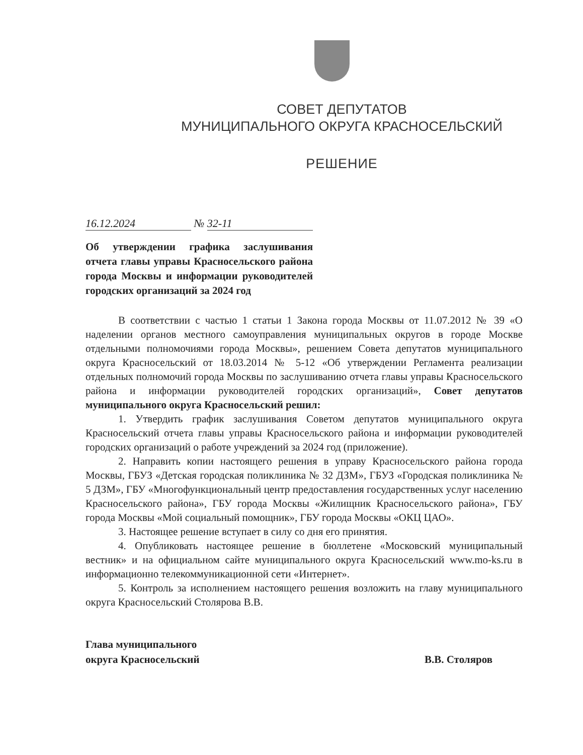СОВЕТ ДЕПУТАТОВ
МУНИЦИПАЛЬНОГО ОКРУГА КРАСНОСЕЛЬСКИЙ
РЕШЕНИЕ
16.12.2024 № 32-11
Об утверждении графика заслушивания отчета главы управы Красносельского района города Москвы и информации руководителей городских организаций за 2024 год
В соответствии с частью 1 статьи 1 Закона города Москвы от 11.07.2012 № 39 «О наделении органов местного самоуправления муниципальных округов в городе Москве отдельными полномочиями города Москвы», решением Совета депутатов муниципального округа Красносельский от 18.03.2014 № 5-12 «Об утверждении Регламента реализации отдельных полномочий города Москвы по заслушиванию отчета главы управы Красносельского района и информации руководителей городских организаций», Совет депутатов муниципального округа Красносельский решил:
1. Утвердить график заслушивания Советом депутатов муниципального округа Красносельский отчета главы управы Красносельского района и информации руководителей городских организаций о работе учреждений за 2024 год (приложение).
2. Направить копии настоящего решения в управу Красносельского района города Москвы, ГБУЗ «Детская городская поликлиника № 32 ДЗМ», ГБУЗ «Городская поликлиника № 5 ДЗМ», ГБУ «Многофункциональный центр предоставления государственных услуг населению Красносельского района», ГБУ города Москвы «Жилищник Красносельского района», ГБУ города Москвы «Мой социальный помощник», ГБУ города Москвы «ОКЦ ЦАО».
3. Настоящее решение вступает в силу со дня его принятия.
4. Опубликовать настоящее решение в бюллетене «Московский муниципальный вестник» и на официальном сайте муниципального округа Красносельский www.mo-ks.ru в информационно телекоммуникационной сети «Интернет».
5. Контроль за исполнением настоящего решения возложить на главу муниципального округа Красносельский Столярова В.В.
Глава муниципального
округа Красносельский
В.В. Столяров